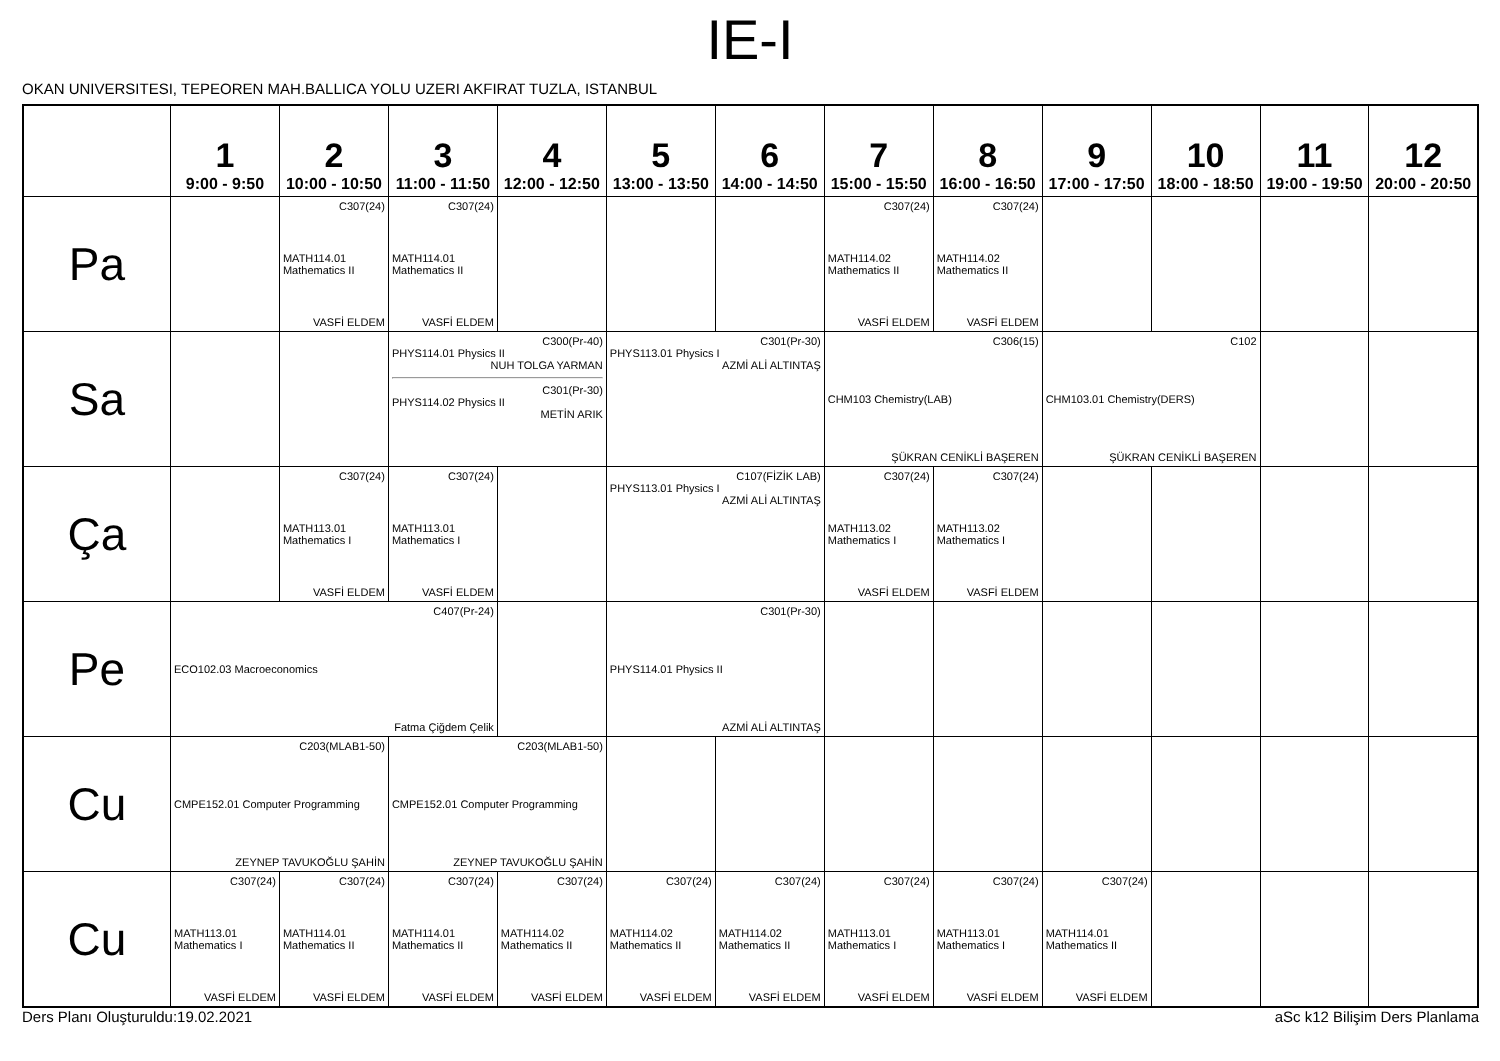IE-I
OKAN UNIVERSITESI, TEPEOREN MAH.BALLICA YOLU UZERI AKFIRAT TUZLA, ISTANBUL
| | 1 9:00 - 9:50 | 2 10:00 - 10:50 | 3 11:00 - 11:50 | 4 12:00 - 12:50 | 5 13:00 - 13:50 | 6 14:00 - 14:50 | 7 15:00 - 15:50 | 8 16:00 - 16:50 | 9 17:00 - 17:50 | 10 18:00 - 18:50 | 11 19:00 - 19:50 | 12 20:00 - 20:50 |
| --- | --- | --- | --- | --- | --- | --- | --- | --- | --- | --- | --- | --- |
| Pa | | C307(24) MATH114.01 Mathematics II VASFİ ELDEM | C307(24) MATH114.01 Mathematics II VASFİ ELDEM | | | | C307(24) MATH114.02 Mathematics II VASFİ ELDEM | C307(24) MATH114.02 Mathematics II VASFİ ELDEM | | | | |
| Sa | | | C300(Pr-40) PHYS114.01 Physics II NUH TOLGA YARMAN C301(Pr-30) PHYS114.02 Physics II METİN ARIK | | C301(Pr-30) PHYS113.01 Physics I AZMİ ALİ ALTINTAŞ | | C306(15) CHM103 Chemistry(LAB) ŞÜKRAN CENİKLİ BAŞEREN | | C102 CHM103.01 Chemistry(DERS) ŞÜKRAN CENİKLİ BAŞEREN | | | |
| Ça | | C307(24) MATH113.01 Mathematics I VASFİ ELDEM | C307(24) MATH113.01 Mathematics I VASFİ ELDEM | | C107(FİZİK LAB) PHYS113.01 Physics I AZMİ ALİ ALTINTAŞ | | C307(24) MATH113.02 Mathematics I VASFİ ELDEM | C307(24) MATH113.02 Mathematics I VASFİ ELDEM | | | | |
| Pe | C407(Pr-24) ECO102.03 Macroeconomics Fatma Çiğdem Çelik | | | | C301(Pr-30) PHYS114.01 Physics II AZMİ ALİ ALTINTAŞ | | | | | | | |
| Cu | C203(MLAB1-50) CMPE152.01 Computer Programming ZEYNEP TAVUKOĞLU ŞAHİN | | C203(MLAB1-50) CMPE152.01 Computer Programming ZEYNEP TAVUKOĞLU ŞAHİN | | | | | | | | | |
| Cu | C307(24) MATH113.01 Mathematics I VASFİ ELDEM | C307(24) MATH114.01 Mathematics II VASFİ ELDEM | C307(24) MATH114.01 Mathematics II VASFİ ELDEM | C307(24) MATH114.02 Mathematics II VASFİ ELDEM | C307(24) MATH114.02 Mathematics II VASFİ ELDEM | C307(24) MATH114.02 Mathematics II VASFİ ELDEM | C307(24) MATH113.01 Mathematics I VASFİ ELDEM | C307(24) MATH113.01 Mathematics I VASFİ ELDEM | C307(24) MATH114.01 Mathematics II VASFİ ELDEM | | | |
Ders Planı Oluşturuldu:19.02.2021 aSc k12 Bilişim Ders Planlama